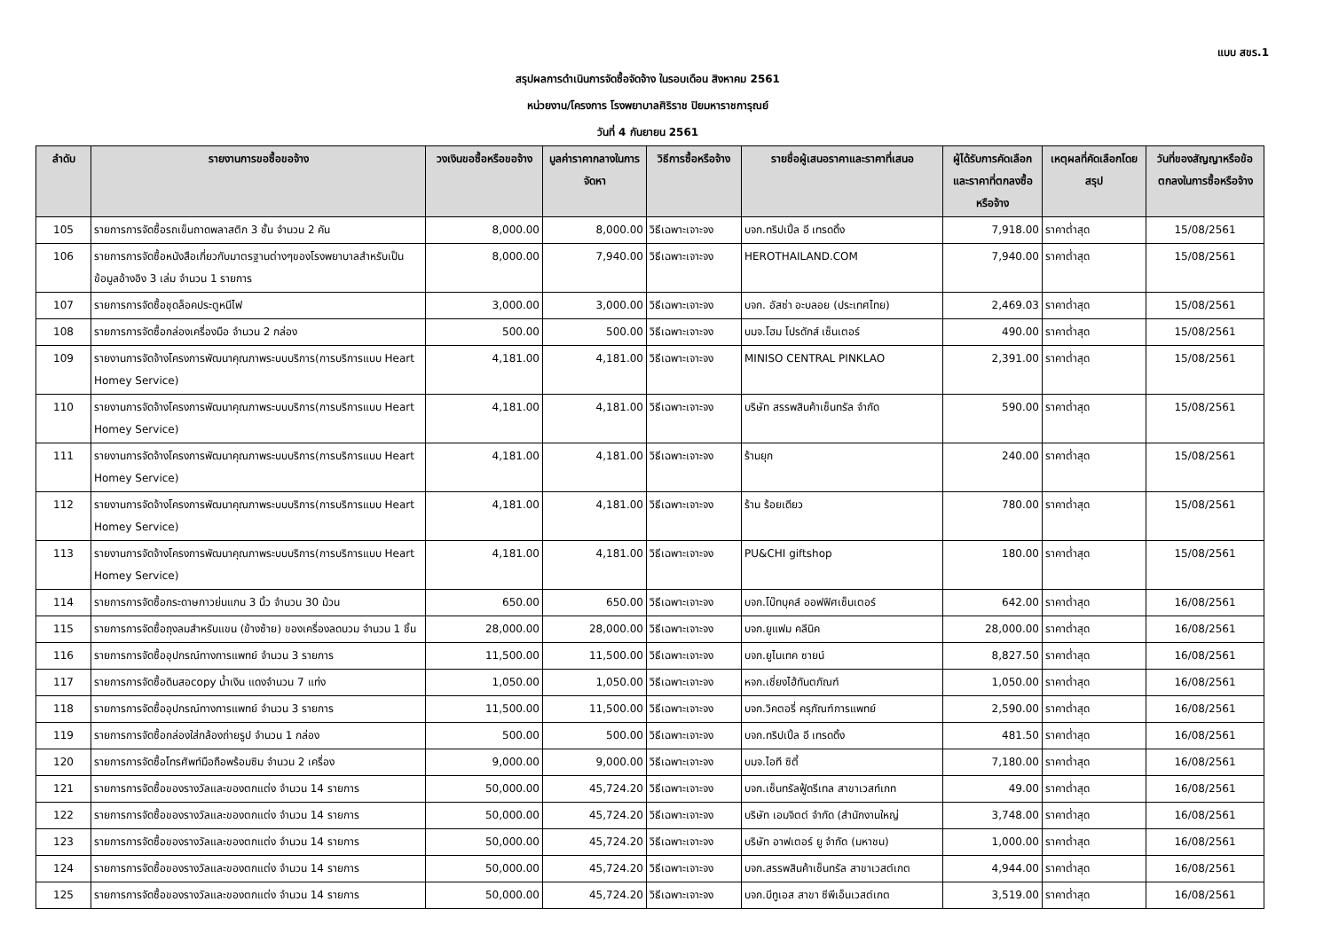แบบ สขร.1
สรุปผลการดำเนินการจัดซื้อจัดจ้าง ในรอบเดือน สิงหาคม 2561
หน่วยงาน/โครงการ โรงพยาบาลศิริราช ปิยมหาราชการุณย์
วันที่ 4 กันยายน 2561
| ลำดับ | รายงานการขอซื้อขอจ้าง | วงเงินขอซื้อหรือขอจ้าง | มูลค่าราคากลางในการจัดหา | วิธีการซื้อหรือจ้าง | รายชื่อผู้เสนอราคาและราคาที่เสนอ | ผู้ได้รับการคัดเลือกและราคาที่ตกลงซื้อหรือจ้าง | เหตุผลที่คัดเลือกโดยสรุป | วันที่ของสัญญาหรือข้อตกลงในการซื้อหรือจ้าง |
| --- | --- | --- | --- | --- | --- | --- | --- | --- |
| 105 | รายการการจัดซื้อรถเข็นถาดพลาสติก 3 ชั้น จำนวน 2 คัน | 8,000.00 | 8,000.00 | วิธีเฉพาะเจาะจง | บจก.ทริปเปิ้ล อี เทรดดิ้ง | 7,918.00 | ราคาต่ำสุด | 15/08/2561 |
| 106 | รายการการจัดซื้อหนังสือเกี่ยวกับมาตรฐานต่างๆของโรงพยาบาลสำหรับเป็นข้อมูลอ้างอิง 3 เล่ม จำนวน 1 รายการ | 8,000.00 | 7,940.00 | วิธีเฉพาะเจาะจง | HEROTHAILAND.COM | 7,940.00 | ราคาต่ำสุด | 15/08/2561 |
| 107 | รายการการจัดซื้อชุดล็อคประตูหนีไฟ | 3,000.00 | 3,000.00 | วิธีเฉพาะเจาะจง | บจก. อัสซ่า อะบลอย (ประเทศไทย) | 2,469.03 | ราคาต่ำสุด | 15/08/2561 |
| 108 | รายการการจัดซื้อกล่องเครื่องมือ จำนวน 2 กล่อง | 500.00 | 500.00 | วิธีเฉพาะเจาะจง | บมจ.โฮม โปรดักส์ เซ็นเตอร์ | 490.00 | ราคาต่ำสุด | 15/08/2561 |
| 109 | รายงานการจัดจ้างโครงการพัฒนาคุณภาพระบบบริการ(การบริการแบบ Heart Homey Service) | 4,181.00 | 4,181.00 | วิธีเฉพาะเจาะจง | MINISO CENTRAL PINKLAO | 2,391.00 | ราคาต่ำสุด | 15/08/2561 |
| 110 | รายงานการจัดจ้างโครงการพัฒนาคุณภาพระบบบริการ(การบริการแบบ Heart Homey Service) | 4,181.00 | 4,181.00 | วิธีเฉพาะเจาะจง | บริษัท สรรพสินค้าเซ็นทรัล จำกัด | 590.00 | ราคาต่ำสุด | 15/08/2561 |
| 111 | รายงานการจัดจ้างโครงการพัฒนาคุณภาพระบบบริการ(การบริการแบบ Heart Homey Service) | 4,181.00 | 4,181.00 | วิธีเฉพาะเจาะจง | ร้านยุก | 240.00 | ราคาต่ำสุด | 15/08/2561 |
| 112 | รายงานการจัดจ้างโครงการพัฒนาคุณภาพระบบบริการ(การบริการแบบ Heart Homey Service) | 4,181.00 | 4,181.00 | วิธีเฉพาะเจาะจง | ร้าน ร้อยเดียว | 780.00 | ราคาต่ำสุด | 15/08/2561 |
| 113 | รายงานการจัดจ้างโครงการพัฒนาคุณภาพระบบบริการ(การบริการแบบ Heart Homey Service) | 4,181.00 | 4,181.00 | วิธีเฉพาะเจาะจง | PU&CHI giftshop | 180.00 | ราคาต่ำสุด | 15/08/2561 |
| 114 | รายการการจัดซื้อกระดาษกาวย่นแกน 3 นิ้ว จำนวน 30 ม้วน | 650.00 | 650.00 | วิธีเฉพาะเจาะจง | บจก.โบ๊ทบุคส์ ออฟฟิศเซ็นเตอร์ | 642.00 | ราคาต่ำสุด | 16/08/2561 |
| 115 | รายการการจัดซื้อถุงลมสำหรับแขน (ข้างซ้าย) ของเครื่องลดบวม จำนวน 1 ชิ้น | 28,000.00 | 28,000.00 | วิธีเฉพาะเจาะจง | บจก.ยูแฟม คลีนิค | 28,000.00 | ราคาต่ำสุด | 16/08/2561 |
| 116 | รายการการจัดซื้ออุปกรณ์ทางการแพทย์ จำนวน 3 รายการ | 11,500.00 | 11,500.00 | วิธีเฉพาะเจาะจง | บจก.ยูไนเทค ซายน์ | 8,827.50 | ราคาต่ำสุด | 16/08/2561 |
| 117 | รายการการจัดซื้อดินสอcopy น้ำเงิน แดงจำนวน 7 แท่ง | 1,050.00 | 1,050.00 | วิธีเฉพาะเจาะจง | หจก.เชี่ยงไฮ้ทันตภัณฑ์ | 1,050.00 | ราคาต่ำสุด | 16/08/2561 |
| 118 | รายการการจัดซื้ออุปกรณ์ทางการแพทย์ จำนวน 3 รายการ | 11,500.00 | 11,500.00 | วิธีเฉพาะเจาะจง | บจก.วิคตอรี่ ครุภัณฑ์การแพทย์ | 2,590.00 | ราคาต่ำสุด | 16/08/2561 |
| 119 | รายการการจัดซื้อกล่องใส่กล้องถ่ายรูป จำนวน 1 กล่อง | 500.00 | 500.00 | วิธีเฉพาะเจาะจง | บจก.ทริปเปิ้ล อี เทรดดิ้ง | 481.50 | ราคาต่ำสุด | 16/08/2561 |
| 120 | รายการการจัดซื้อโทรศัพท์มือถือพร้อมซิม จำนวน 2 เครื่อง | 9,000.00 | 9,000.00 | วิธีเฉพาะเจาะจง | บมจ.ไอที ซิตี้ | 7,180.00 | ราคาต่ำสุด | 16/08/2561 |
| 121 | รายการการจัดซื้อของรางวัลและของตกแต่ง จำนวน 14 รายการ | 50,000.00 | 45,724.20 | วิธีเฉพาะเจาะจง | บจก.เซ็นทรัลฟู้ดรีเทล สาขาเวสท์เกท | 49.00 | ราคาต่ำสุด | 16/08/2561 |
| 122 | รายการการจัดซื้อของรางวัลและของตกแต่ง จำนวน 14 รายการ | 50,000.00 | 45,724.20 | วิธีเฉพาะเจาะจง | บริษัท เอมจิตต์ จำกัด (สำนักงานใหญ่ | 3,748.00 | ราคาต่ำสุด | 16/08/2561 |
| 123 | รายการการจัดซื้อของรางวัลและของตกแต่ง จำนวน 14 รายการ | 50,000.00 | 45,724.20 | วิธีเฉพาะเจาะจง | บริษัท อาฟเตอร์ ยู จำกัด (มหาชน) | 1,000.00 | ราคาต่ำสุด | 16/08/2561 |
| 124 | รายการการจัดซื้อของรางวัลและของตกแต่ง จำนวน 14 รายการ | 50,000.00 | 45,724.20 | วิธีเฉพาะเจาะจง | บจก.สรรพสินค้าเซ็นทรัล สาขาเวสต์เกต | 4,944.00 | ราคาต่ำสุด | 16/08/2561 |
| 125 | รายการการจัดซื้อของรางวัลและของตกแต่ง จำนวน 14 รายการ | 50,000.00 | 45,724.20 | วิธีเฉพาะเจาะจง | บจก.บีทูเอส สาขา ซีพีเอ็นเวสต์เกต | 3,519.00 | ราคาต่ำสุด | 16/08/2561 |